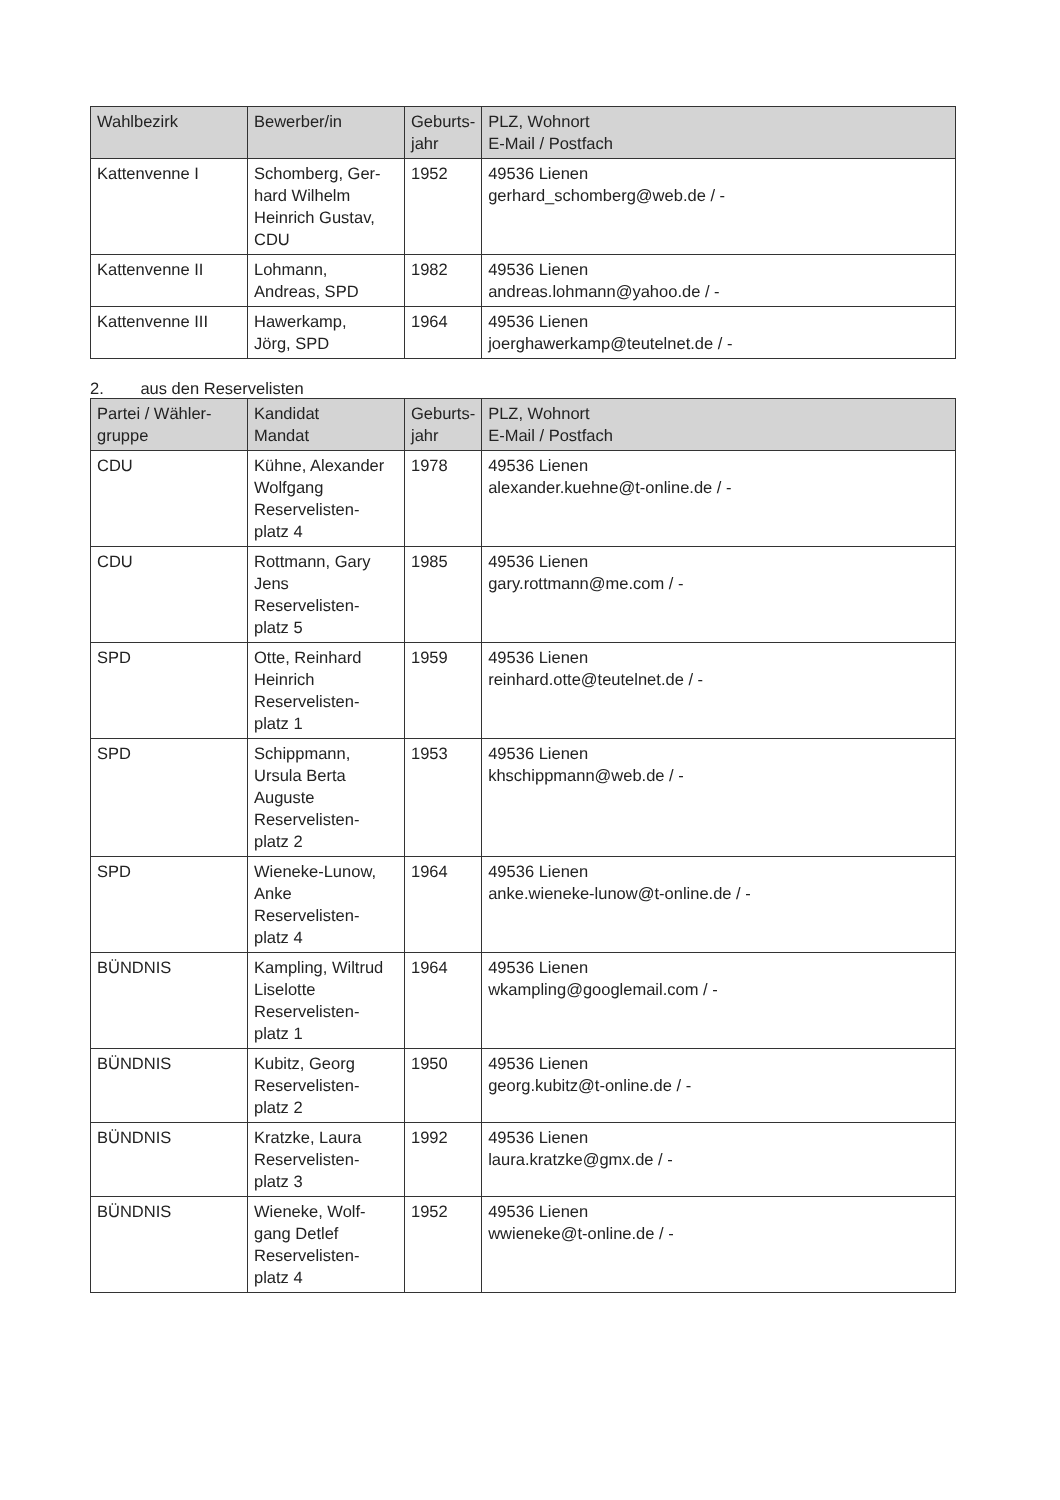| Wahlbezirk | Bewerber/in | Geburts- jahr | PLZ, Wohnort E-Mail / Postfach |
| --- | --- | --- | --- |
| Kattenvenne I | Schomberg, Ger- hard Wilhelm Heinrich Gustav, CDU | 1952 | 49536 Lienen gerhard_schomberg@web.de / - |
| Kattenvenne II | Lohmann, Andreas, SPD | 1982 | 49536 Lienen andreas.lohmann@yahoo.de / - |
| Kattenvenne III | Hawerkamp, Jörg, SPD | 1964 | 49536 Lienen joerghawerkamp@teutelnet.de / - |
2. aus den Reservelisten
| Partei / Wähler- gruppe | Kandidat Mandat | Geburts- jahr | PLZ, Wohnort E-Mail / Postfach |
| --- | --- | --- | --- |
| CDU | Kühne, Alexander Wolfgang Reservelisten- platz 4 | 1978 | 49536 Lienen alexander.kuehne@t-online.de / - |
| CDU | Rottmann, Gary Jens Reservelisten- platz 5 | 1985 | 49536 Lienen gary.rottmann@me.com / - |
| SPD | Otte, Reinhard Heinrich Reservelisten- platz 1 | 1959 | 49536 Lienen reinhard.otte@teutelnet.de / - |
| SPD | Schippmann, Ursula Berta Auguste Reservelisten- platz 2 | 1953 | 49536 Lienen khschippmann@web.de / - |
| SPD | Wieneke-Lunow, Anke Reservelisten- platz 4 | 1964 | 49536 Lienen anke.wieneke-lunow@t-online.de / - |
| BÜNDNIS | Kampling, Wiltrud Liselotte Reservelisten- platz 1 | 1964 | 49536 Lienen wkampling@googlemail.com / - |
| BÜNDNIS | Kubitz, Georg Reservelisten- platz 2 | 1950 | 49536 Lienen georg.kubitz@t-online.de / - |
| BÜNDNIS | Kratzke, Laura Reservelisten- platz 3 | 1992 | 49536 Lienen laura.kratzke@gmx.de / - |
| BÜNDNIS | Wieneke, Wolf- gang Detlef Reservelisten- platz 4 | 1952 | 49536 Lienen wwieneke@t-online.de / - |